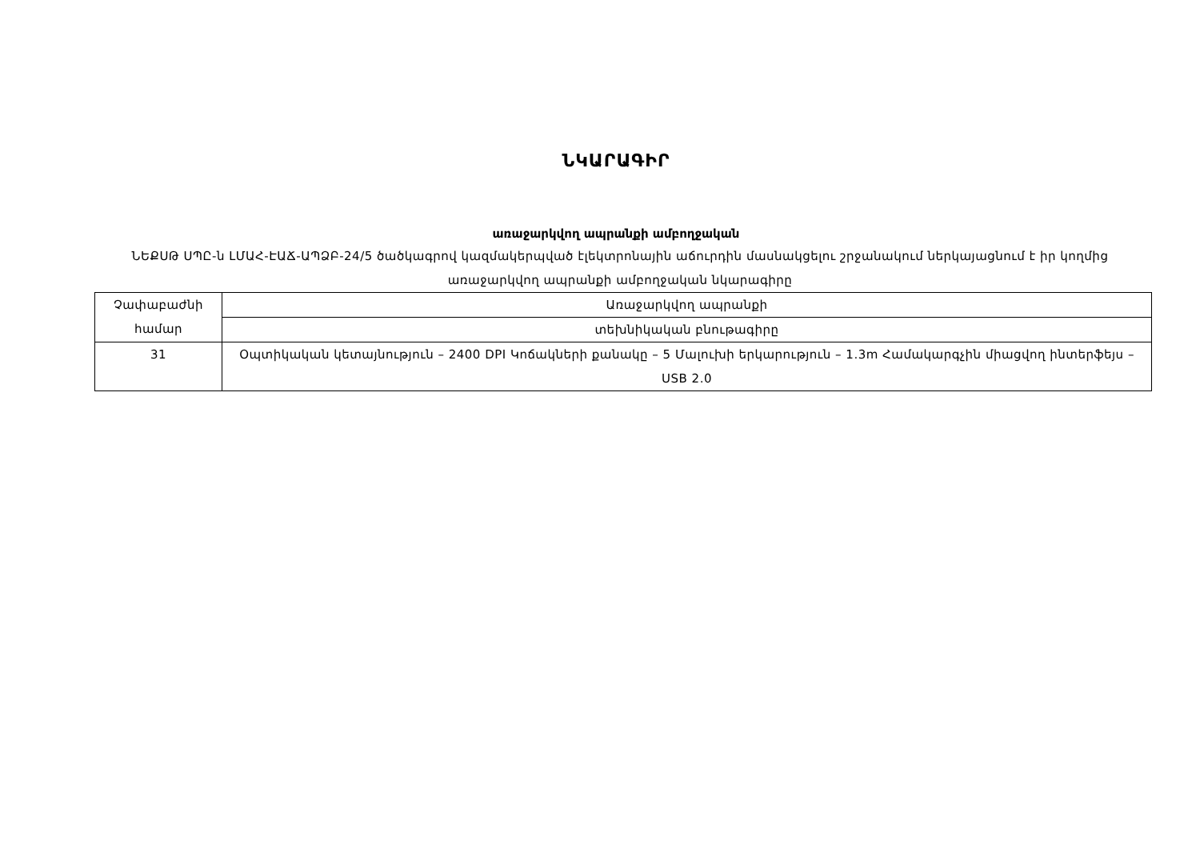ՆԿԱՐԱԳԻՐ
առաջարկվող ապրանքի ամբողջական
ՆԵՔՍԹ ՍՊԸ-ն ԼՄԱՀ-ԷԱՃ-ԱՊՁԲ-24/5 ծածկագրով կազմակերպված էլեկտրոնային աճուրդին մասնակցելու շրջանակում ներկայացնում է իր կողմից առաջարկվող ապրանքի ամբողջական նկարագիրը
| Չափաբաժնի համար | Առաջարկվող ապրանքի |
| | տեխնիկական բնութագիրը |
| 31 | Օպտիկական կետայնություն – 2400 DPI Կոճակների քանակը – 5 Մալուխի երկարություն – 1.3m Համակարգչին միացվող ինտերֆեյս – USB 2.0 |